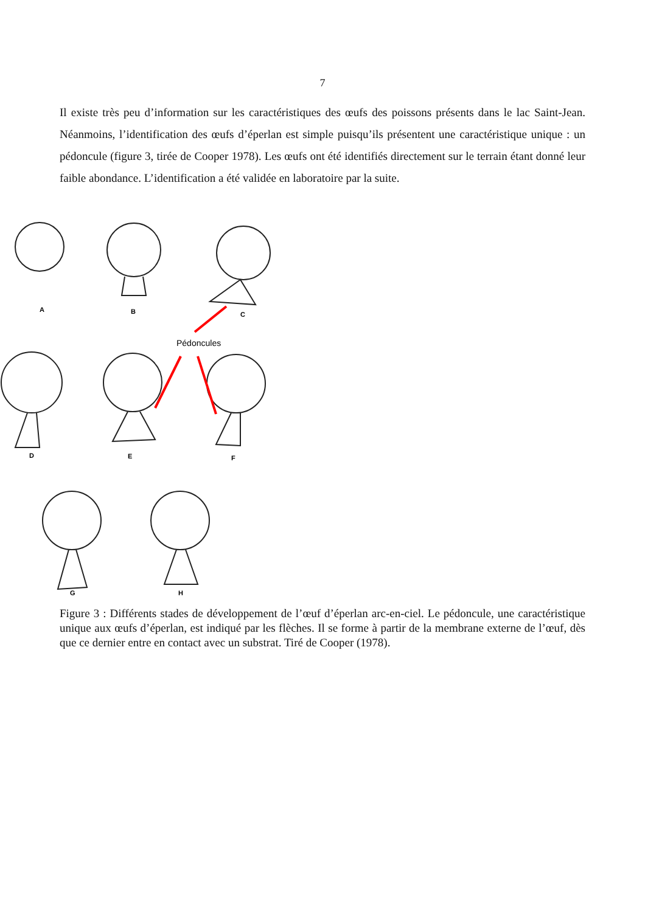7
Il existe très peu d’information sur les caractéristiques des œufs des poissons présents dans le lac Saint-Jean. Néanmoins, l’identification des œufs d’éperlan est simple puisqu’ils présentent une caractéristique unique : un pédoncule (figure 3, tirée de Cooper 1978). Les œufs ont été identifiés directement sur le terrain étant donné leur faible abondance. L’identification a été validée en laboratoire par la suite.
Pédoncules
A
B
C
D
E
F
G
H
Figure 3 : Différents stades de développement de l’œuf d’éperlan arc-en-ciel. Le pédoncule, une caractéristique unique aux œufs d’éperlan, est indiqué par les flèches. Il se forme à partir de la membrane externe de l’œuf, dès que ce dernier entre en contact avec un substrat. Tiré de Cooper (1978).